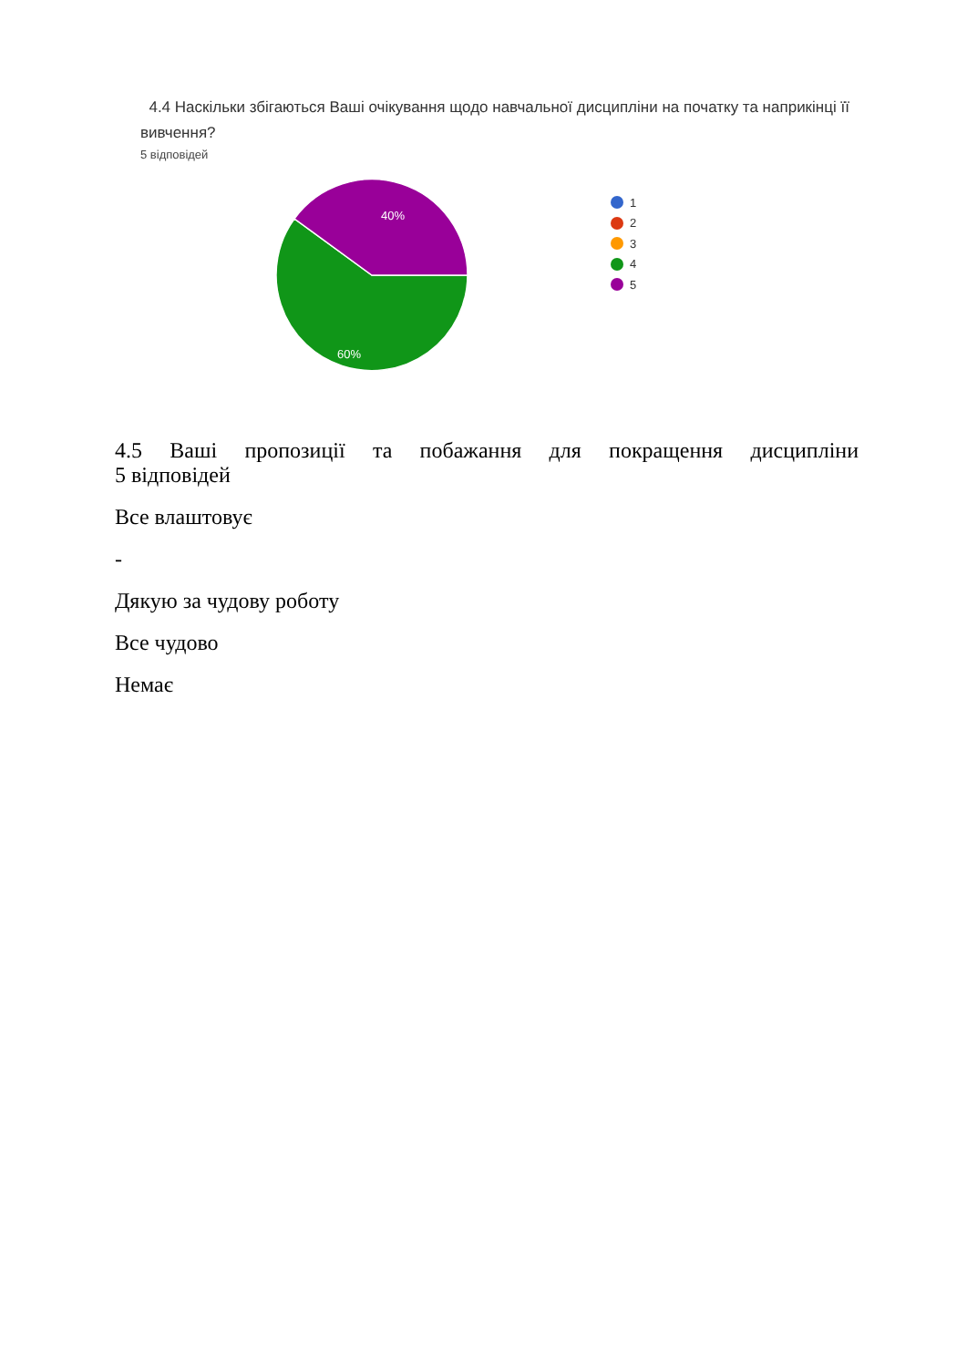4.4 Наскільки збігаються Ваші очікування щодо навчальної дисципліни на початку та наприкінці її вивчення?
5 відповідей
40%
60%
1
2
3
4
5
4.5 Ваші пропозиції та побажання для покращення дисципліни
5 відповідей
Все влаштовує
-
Дякую за чудову роботу
Все чудово
Немає